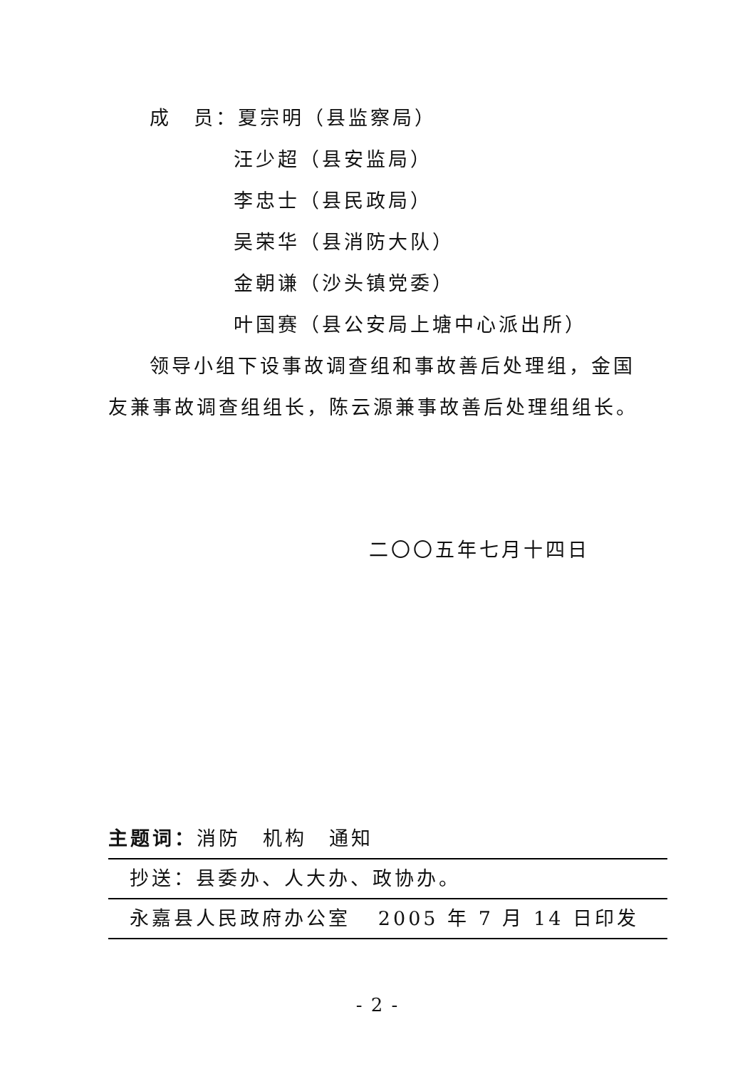成　员：夏宗明（县监察局）
汪少超（县安监局）
李忠士（县民政局）
吴荣华（县消防大队）
金朝谦（沙头镇党委）
叶国赛（县公安局上塘中心派出所）
领导小组下设事故调查组和事故善后处理组，金国友兼事故调查组组长，陈云源兼事故善后处理组组长。
二〇〇五年七月十四日
主题词：消防　机构　通知
抄送：县委办、人大办、政协办。
永嘉县人民政府办公室 2005 年 7 月 14 日印发
- 2 -